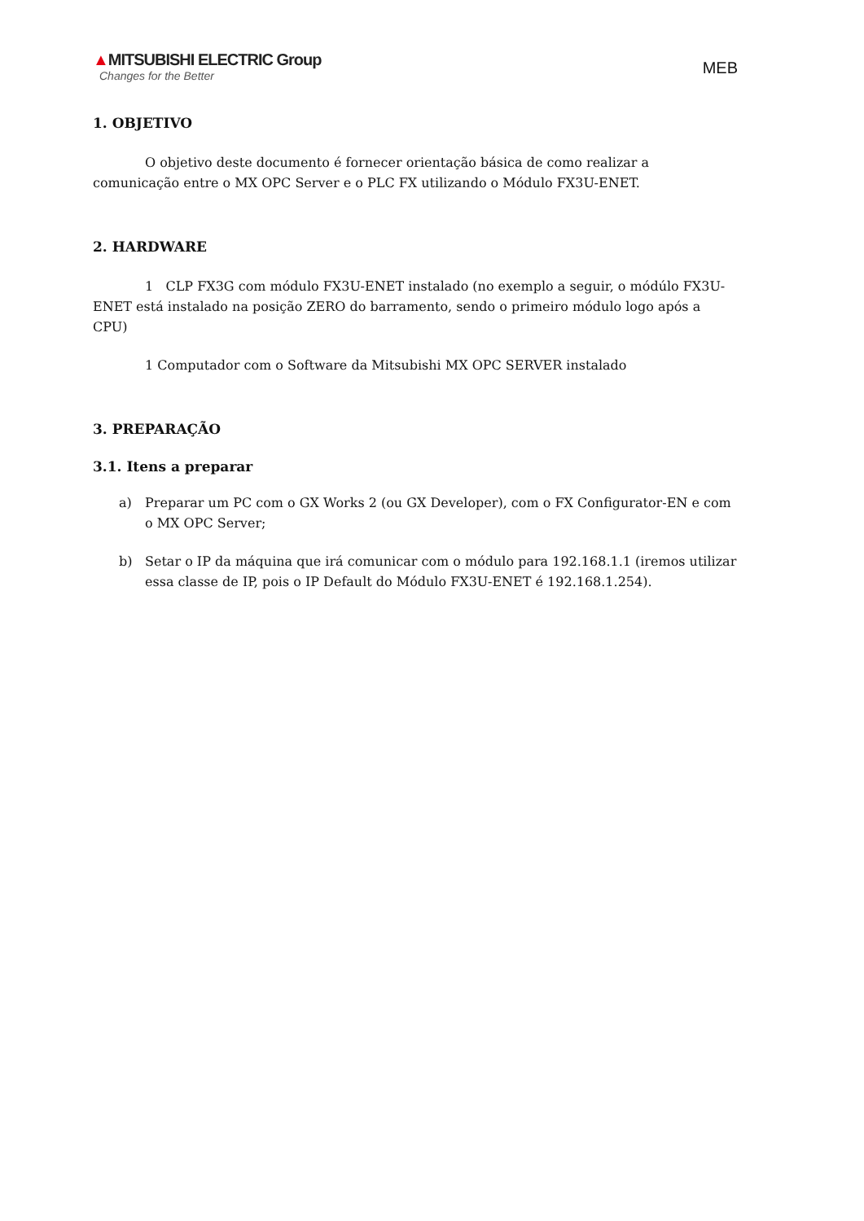▲MITSUBISHI ELECTRIC Group
Changes for the Better
MEB
1. OBJETIVO
O objetivo deste documento é fornecer orientação básica de como realizar a comunicação entre o MX OPC Server e o PLC FX utilizando o Módulo FX3U-ENET.
2. HARDWARE
1 CLP FX3G com módulo FX3U-ENET instalado (no exemplo a seguir, o módúlo FX3U-ENET está instalado na posição ZERO do barramento, sendo o primeiro módulo logo após a CPU)
1 Computador com o Software da Mitsubishi MX OPC SERVER instalado
3. PREPARAÇÃO
3.1. Itens a preparar
a) Preparar um PC com o GX Works 2 (ou GX Developer), com o FX Configurator-EN e com o MX OPC Server;
b) Setar o IP da máquina que irá comunicar com o módulo para 192.168.1.1 (iremos utilizar essa classe de IP, pois o IP Default do Módulo FX3U-ENET é 192.168.1.254).